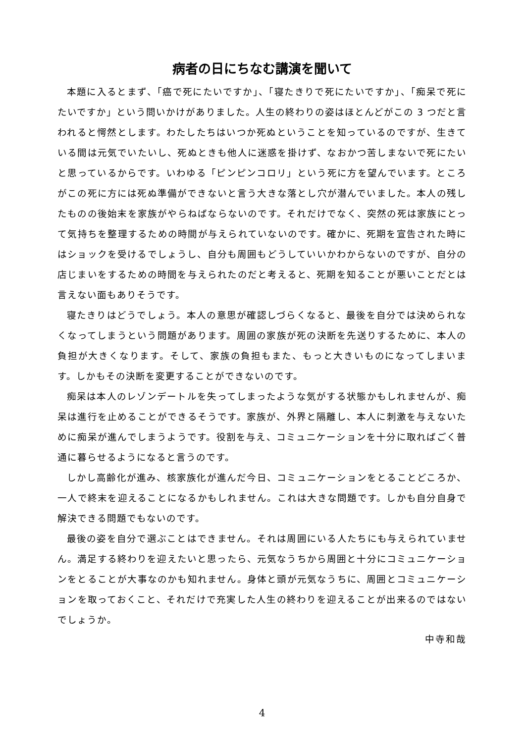病者の日にちなむ講演を聞いて
本題に入るとまず、「癌で死にたいですか」、「寝たきりで死にたいですか」、「痴呆で死にたいですか」という問いかけがありました。人生の終わりの姿はほとんどがこの 3 つだと言われると愕然とします。わたしたちはいつか死ぬということを知っているのですが、生きている間は元気でいたいし、死ぬときも他人に迷惑を掛けず、なおかつ苦しまないで死にたいと思っているからです。いわゆる「ピンピンコロリ」という死に方を望んでいます。ところがこの死に方には死ぬ準備ができないと言う大きな落とし穴が潜んでいました。本人の残したものの後始末を家族がやらねばならないのです。それだけでなく、突然の死は家族にとって気持ちを整理するための時間が与えられていないのです。確かに、死期を宣告された時にはショックを受けるでしょうし、自分も周囲もどうしていいかわからないのですが、自分の店じまいをするための時間を与えられたのだと考えると、死期を知ることが悪いことだとは言えない面もありそうです。
寝たきりはどうでしょう。本人の意思が確認しづらくなると、最後を自分では決められなくなってしまうという問題があります。周囲の家族が死の決断を先送りするために、本人の負担が大きくなります。そして、家族の負担もまた、もっと大きいものになってしまいます。しかもその決断を変更することができないのです。
痴呆は本人のレゾンデートルを失ってしまったような気がする状態かもしれませんが、痴呆は進行を止めることができるそうです。家族が、外界と隔離し、本人に刺激を与えないために痴呆が進んでしまうようです。役割を与え、コミュニケーションを十分に取ればごく普通に暮らせるようになると言うのです。
しかし高齢化が進み、核家族化が進んだ今日、コミュニケーションをとることどころか、一人で終末を迎えることになるかもしれません。これは大きな問題です。しかも自分自身で解決できる問題でもないのです。
最後の姿を自分で選ぶことはできません。それは周囲にいる人たちにも与えられていません。満足する終わりを迎えたいと思ったら、元気なうちから周囲と十分にコミュニケーションをとることが大事なのかも知れません。身体と頭が元気なうちに、周囲とコミュニケーションを取っておくこと、それだけで充実した人生の終わりを迎えることが出来るのではないでしょうか。
中寺和哉
4